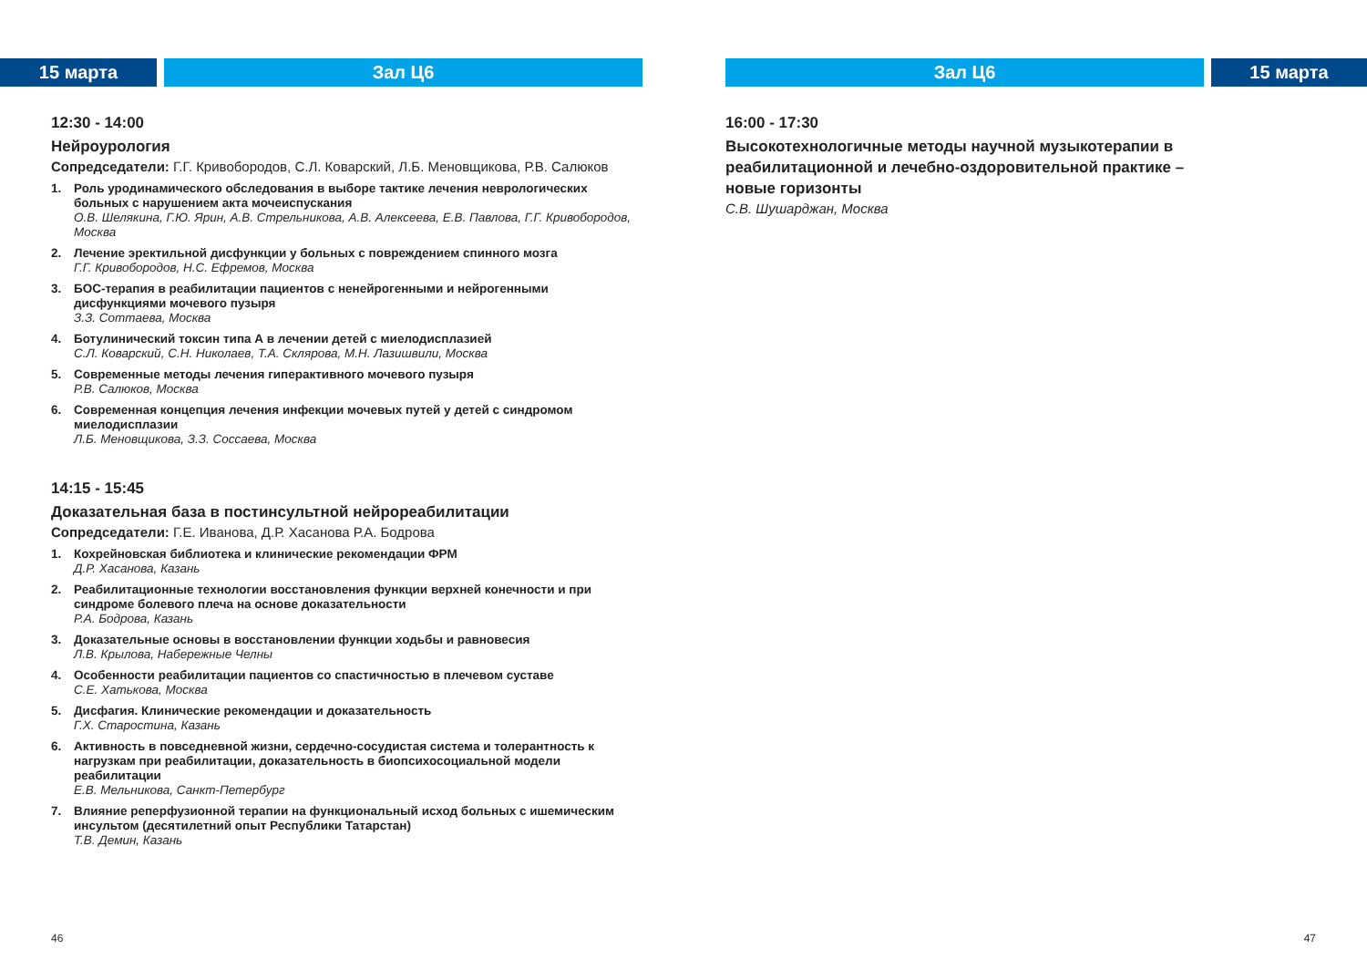15 марта Зал Ц6
12:30 - 14:00
Нейроурология
Сопредседатели: Г.Г. Кривобородов, С.Л. Коварский, Л.Б. Меновщикова, Р.В. Салюков
1. Роль уродинамического обследования в выборе тактике лечения неврологических больных с нарушением акта мочеиспускания
О.В. Шелякина, Г.Ю. Ярин, А.В. Стрельникова, А.В. Алексеева, Е.В. Павлова, Г.Г. Кривобородов, Москва
2. Лечение эректильной дисфункции у больных с повреждением спинного мозга
Г.Г. Кривобородов, Н.С. Ефремов, Москва
3. БОС-терапия в реабилитации пациентов с ненейрогенными и нейрогенными дисфункциями мочевого пузыря
З.З. Соттаева, Москва
4. Ботулинический токсин типа А в лечении детей с миелодисплазией
С.Л. Коварский, С.Н. Николаев, Т.А. Склярова, М.Н. Лазишвили, Москва
5. Современные методы лечения гиперактивного мочевого пузыря
Р.В. Салюков, Москва
6. Современная концепция лечения инфекции мочевых путей у детей с синдромом миелодисплазии
Л.Б. Меновщикова, З.З. Соссаева, Москва
14:15 - 15:45
Доказательная база в постинсультной нейрореабилитации
Сопредседатели: Г.Е. Иванова, Д.Р. Хасанова Р.А. Бодрова
1. Кохрейновская библиотека и клинические рекомендации ФРМ
Д.Р. Хасанова, Казань
2. Реабилитационные технологии восстановления функции верхней конечности и при синдроме болевого плеча на основе доказательности
Р.А. Бодрова, Казань
3. Доказательные основы в восстановлении функции ходьбы и равновесия
Л.В. Крылова, Набережные Челны
4. Особенности реабилитации пациентов со спастичностью в плечевом суставе
С.Е. Хатькова, Москва
5. Дисфагия. Клинические рекомендации и доказательность
Г.Х. Старостина, Казань
6. Активность в повседневной жизни, сердечно-сосудистая система и толерантность к нагрузкам при реабилитации, доказательность в биопсихосоциальной модели реабилитации
Е.В. Мельникова, Санкт-Петербург
7. Влияние реперфузионной терапии на функциональный исход больных с ишемическим инсультом (десятилетний опыт Республики Татарстан)
Т.В. Демин, Казань
46
Зал Ц6 15 марта
16:00 - 17:30
Высокотехнологичные методы научной музыкотерапии в реабилитационной и лечебно-оздоровительной практике – новые горизонты
С.В. Шушарджан, Москва
47